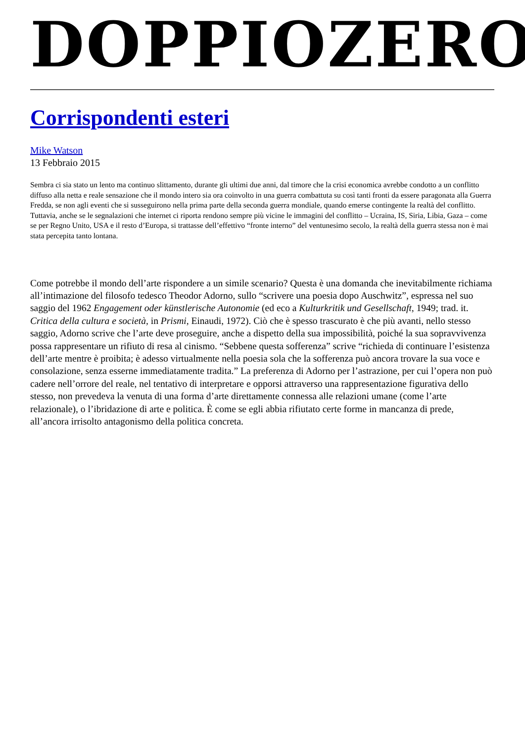DOPPIOZERO
Corrispondenti esteri
Mike Watson
13 Febbraio 2015
Sembra ci sia stato un lento ma continuo slittamento, durante gli ultimi due anni, dal timore che la crisi economica avrebbe condotto a un conflitto diffuso alla netta e reale sensazione che il mondo intero sia ora coinvolto in una guerra combattuta su così tanti fronti da essere paragonata alla Guerra Fredda, se non agli eventi che si susseguirono nella prima parte della seconda guerra mondiale, quando emerse contingente la realtà del conflitto. Tuttavia, anche se le segnalazioni che internet ci riporta rendono sempre più vicine le immagini del conflitto – Ucraina, IS, Siria, Libia, Gaza – come se per Regno Unito, USA e il resto d’Europa, si trattasse dell’effettivo “fronte interno” del ventunesimo secolo, la realtà della guerra stessa non è mai stata percepita tanto lontana.
Come potrebbe il mondo dell’arte rispondere a un simile scenario? Questa è una domanda che inevitabilmente richiama all’intimazione del filosofo tedesco Theodor Adorno, sullo “scrivere una poesia dopo Auschwitz”, espressa nel suo saggio del 1962 Engagement oder künstlerische Autonomie (ed eco a Kulturkritik und Gesellschaft, 1949; trad. it. Critica della cultura e società, in Prismi, Einaudi, 1972). Ciò che è spesso trascurato è che più avanti, nello stesso saggio, Adorno scrive che l’arte deve proseguire, anche a dispetto della sua impossibilità, poiché la sua sopravvivenza possa rappresentare un rifiuto di resa al cinismo. “Sebbene questa sofferenza” scrive “richieda di continuare l’esistenza dell’arte mentre è proibita; è adesso virtualmente nella poesia sola che la sofferenza può ancora trovare la sua voce e consolazione, senza esserne immediatamente tradita.” La preferenza di Adorno per l’astrazione, per cui l’opera non può cadere nell’orrore del reale, nel tentativo di interpretare e opporsi attraverso una rappresentazione figurativa dello stesso, non prevedeva la venuta di una forma d’arte direttamente connessa alle relazioni umane (come l’arte relazionale), o l’ibridazione di arte e politica. È come se egli abbia rifiutato certe forme in mancanza di prede, all’ancora irrisolto antagonismo della politica concreta.